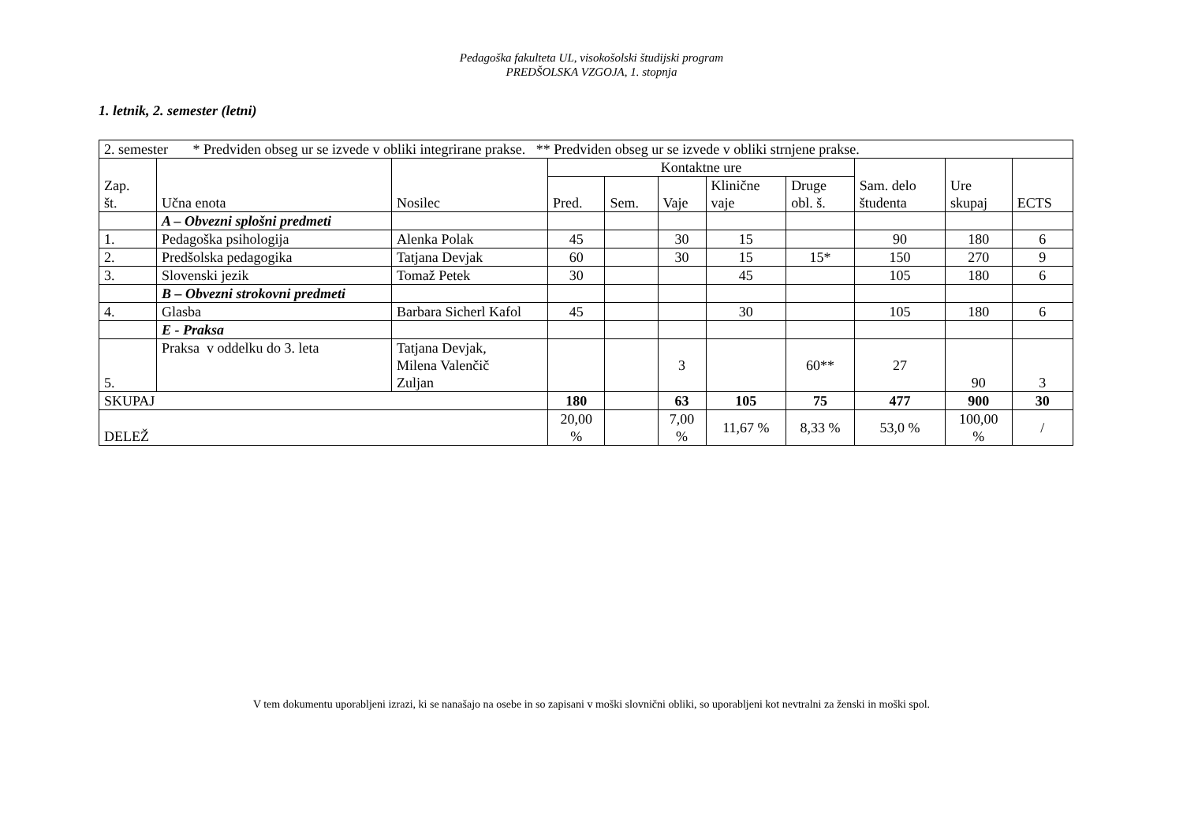Pedagoška fakulteta UL, visokošolski študijski program
PREDŠOLSKA VZGOJA, 1. stopnja
1. letnik, 2. semester (letni)
| 2. semester * Predviden obseg ur se izvede v obliki integrirane prakse. ** Predviden obseg ur se izvede v obliki strnjene prakse. | | | | | | | | | | |
| Zap. št. | Učna enota | Nosilec | Kontaktne ure | | | | | Sam. delo študenta | Ure skupaj | ECTS |
| | | | Pred. | Sem. | Vaje | Klinične vaje | Druge obl. š. | | | |
| | A – Obvezni splošni predmeti | | | | | | | | | |
| 1. | Pedagoška psihologija | Alenka Polak | 45 | | 30 | 15 | | 90 | 180 | 6 |
| 2. | Predšolska pedagogika | Tatjana Devjak | 60 | | 30 | 15 | 15* | 150 | 270 | 9 |
| 3. | Slovenski jezik | Tomaž Petek | 30 | | | 45 | | 105 | 180 | 6 |
| | B – Obvezni strokovni predmeti | | | | | | | | | |
| 4. | Glasba | Barbara Sicherl Kafol | 45 | | | 30 | | 105 | 180 | 6 |
| | E - Praksa | | | | | | | | | |
| 5. | Praksa v oddelku do 3. leta | Tatjana Devjak, Milena Valenčič Zuljan | | | 3 | | 60** | 27 | 90 | 3 |
| SKUPAJ | | | 180 | | 63 | 105 | 75 | 477 | 900 | 30 |
| DELEŽ | | | 20,00 % | | 7,00 % | 11,67 % | 8,33 % | 53,0 % | 100,00 % | / |
V tem dokumentu uporabljeni izrazi, ki se nanašajo na osebe in so zapisani v moški slovnični obliki, so uporabljeni kot nevtralni za ženski in moški spol.